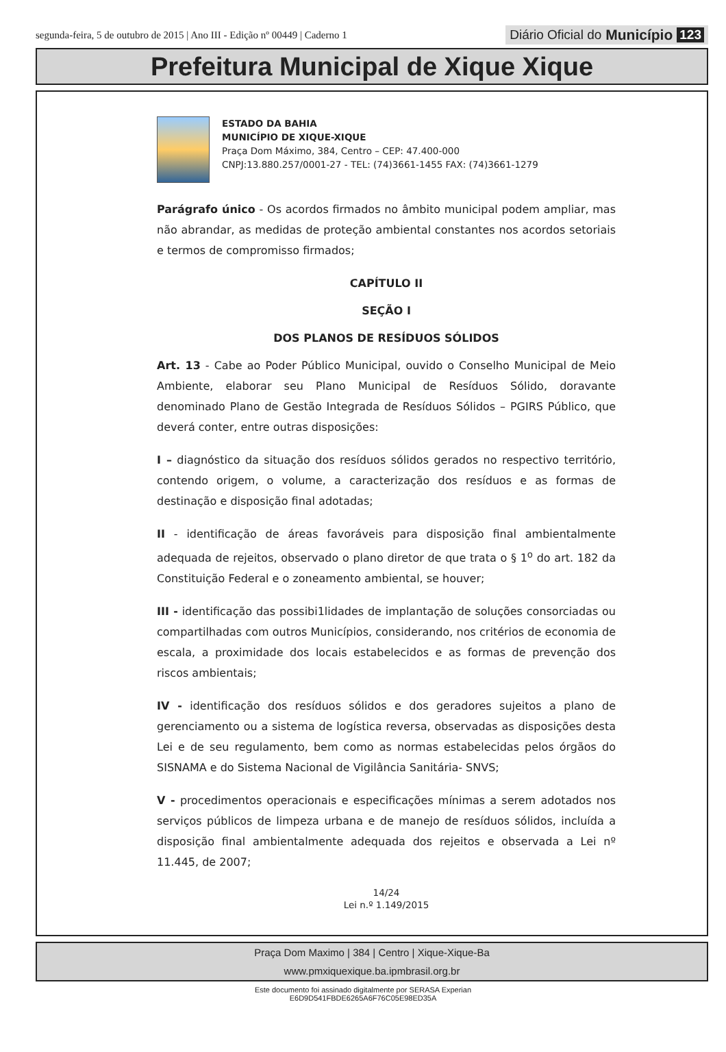segunda-feira, 5 de outubro de 2015 | Ano III - Edição nº 00449 | Caderno 1
Diário Oficial do Município 123
Prefeitura Municipal de Xique Xique
ESTADO DA BAHIA
MUNICÍPIO DE XIQUE-XIQUE
Praça Dom Máximo, 384, Centro – CEP: 47.400-000
CNPJ:13.880.257/0001-27 - TEL: (74)3661-1455 FAX: (74)3661-1279
Parágrafo único - Os acordos firmados no âmbito municipal podem ampliar, mas não abrandar, as medidas de proteção ambiental constantes nos acordos setoriais e termos de compromisso firmados;
CAPÍTULO II
SEÇÃO I
DOS PLANOS DE RESÍDUOS SÓLIDOS
Art. 13 - Cabe ao Poder Público Municipal, ouvido o Conselho Municipal de Meio Ambiente, elaborar seu Plano Municipal de Resíduos Sólido, doravante denominado Plano de Gestão Integrada de Resíduos Sólidos – PGIRS Público, que deverá conter, entre outras disposições:
I – diagnóstico da situação dos resíduos sólidos gerados no respectivo território, contendo origem, o volume, a caracterização dos resíduos e as formas de destinação e disposição final adotadas;
II - identificação de áreas favoráveis para disposição final ambientalmente adequada de rejeitos, observado o plano diretor de que trata o § 1<sup>o</sup> do art. 182 da Constituição Federal e o zoneamento ambiental, se houver;
III - identificação das possibi1lidades de implantação de soluções consorciadas ou compartilhadas com outros Municípios, considerando, nos critérios de economia de escala, a proximidade dos locais estabelecidos e as formas de prevenção dos riscos ambientais;
IV - identificação dos resíduos sólidos e dos geradores sujeitos a plano de gerenciamento ou a sistema de logística reversa, observadas as disposições desta Lei e de seu regulamento, bem como as normas estabelecidas pelos órgãos do SISNAMA e do Sistema Nacional de Vigilância Sanitária- SNVS;
V - procedimentos operacionais e especificações mínimas a serem adotados nos serviços públicos de limpeza urbana e de manejo de resíduos sólidos, incluída a disposição final ambientalmente adequada dos rejeitos e observada a Lei nº 11.445, de 2007;
14/24
Lei n.º 1.149/2015
Praça Dom Maximo | 384 | Centro | Xique-Xique-Ba
www.pmxiquexique.ba.ipmbrasil.org.br
Este documento foi assinado digitalmente por SERASA Experian
E6D9D541FBDE6265A6F76C05E98ED35A